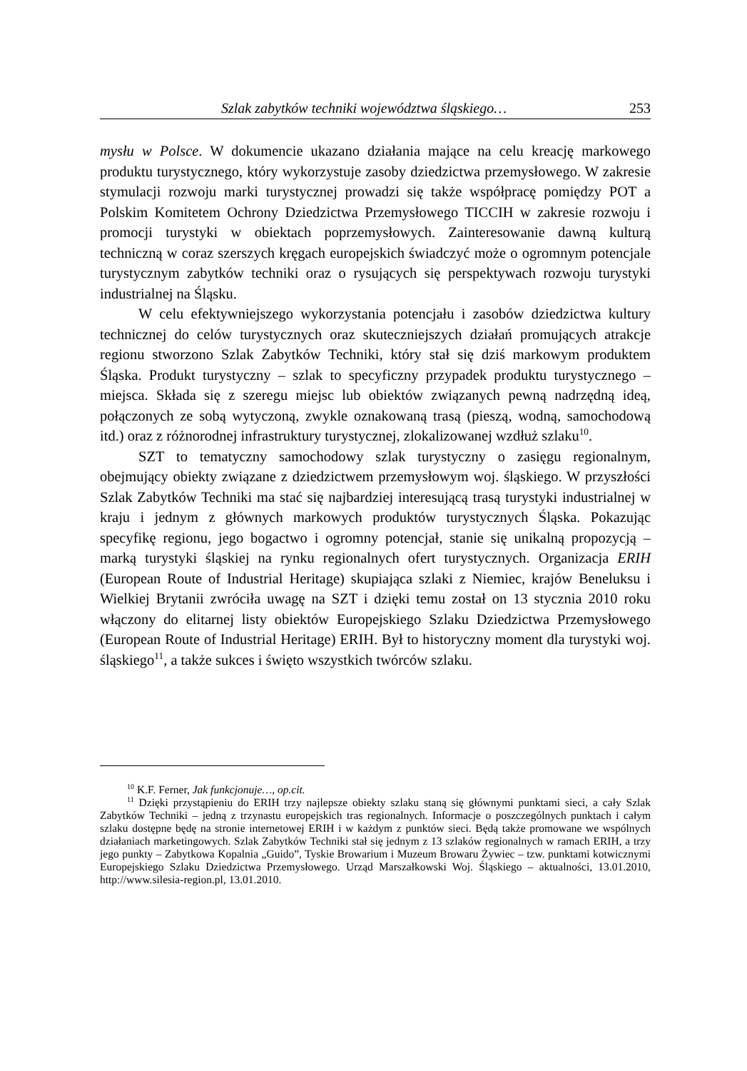Szlak zabytków techniki województwa śląskiego… 253
mysłu w Polsce. W dokumencie ukazano działania mające na celu kreację markowego produktu turystycznego, który wykorzystuje zasoby dziedzictwa przemysłowego. W zakresie stymulacji rozwoju marki turystycznej prowadzi się także współpracę pomiędzy POT a Polskim Komitetem Ochrony Dziedzictwa Przemysłowego TICCIH w zakresie rozwoju i promocji turystyki w obiektach poprzemysłowych. Zainteresowanie dawną kulturą techniczną w coraz szerszych kręgach europejskich świadczyć może o ogromnym potencjale turystycznym zabytków techniki oraz o rysujących się perspektywach rozwoju turystyki industrialnej na Śląsku.
W celu efektywniejszego wykorzystania potencjału i zasobów dziedzictwa kultury technicznej do celów turystycznych oraz skuteczniejszych działań promujących atrakcje regionu stworzono Szlak Zabytków Techniki, który stał się dziś markowym produktem Śląska. Produkt turystyczny – szlak to specyficzny przypadek produktu turystycznego – miejsca. Składa się z szeregu miejsc lub obiektów związanych pewną nadrzędną ideą, połączonych ze sobą wytyczoną, zwykle oznakowaną trasą (pieszą, wodną, samochodową itd.) oraz z różnorodnej infrastruktury turystycznej, zlokalizowanej wzdłuż szlaku<sup>10</sup>.
SZT to tematyczny samochodowy szlak turystyczny o zasięgu regionalnym, obejmujący obiekty związane z dziedzictwem przemysłowym woj. śląskiego. W przyszłości Szlak Zabytków Techniki ma stać się najbardziej interesującą trasą turystyki industrialnej w kraju i jednym z głównych markowych produktów turystycznych Śląska. Pokazując specyfikę regionu, jego bogactwo i ogromny potencjał, stanie się unikalną propozycją – marką turystyki śląskiej na rynku regionalnych ofert turystycznych. Organizacja ERIH (European Route of Industrial Heritage) skupiająca szlaki z Niemiec, krajów Beneluksu i Wielkiej Brytanii zwróciła uwagę na SZT i dzięki temu został on 13 stycznia 2010 roku włączony do elitarnej listy obiektów Europejskiego Szlaku Dziedzictwa Przemysłowego (European Route of Industrial Heritage) ERIH. Był to historyczny moment dla turystyki woj. śląskiego<sup>11</sup>, a także sukces i święto wszystkich twórców szlaku.
<sup>10</sup> K.F. Ferner, Jak funkcjonuje…, op.cit.
<sup>11</sup> Dzięki przystąpieniu do ERIH trzy najlepsze obiekty szlaku staną się głównymi punktami sieci, a cały Szlak Zabytków Techniki – jedną z trzynastu europejskich tras regionalnych. Informacje o poszczególnych punktach i całym szlaku dostępne będę na stronie internetowej ERIH i w każdym z punktów sieci. Będą także promowane we wspólnych działaniach marketingowych. Szlak Zabytków Techniki stał się jednym z 13 szlaków regionalnych w ramach ERIH, a trzy jego punkty – Zabytkowa Kopalnia „Guido”, Tyskie Browarium i Muzeum Browaru Żywiec – tzw. punktami kotwicznymi Europejskiego Szlaku Dziedzictwa Przemysłowego. Urząd Marszałkowski Woj. Śląskiego – aktualności, 13.01.2010, http://www.silesia-region.pl, 13.01.2010.